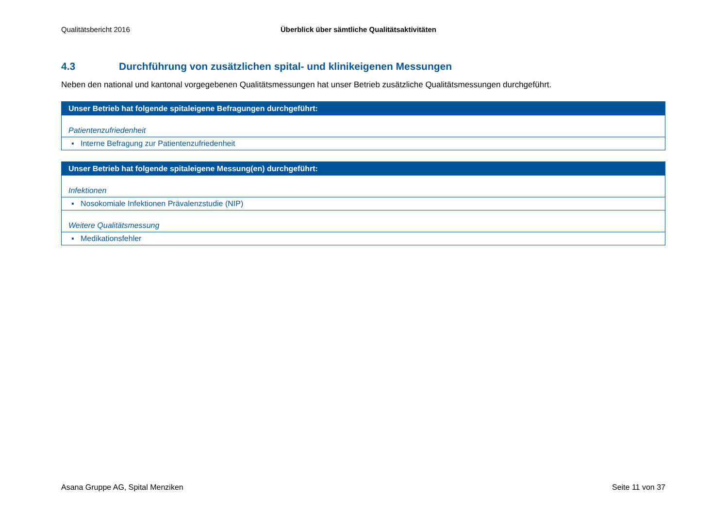Qualitätsbericht 2016 Überblick über sämtliche Qualitätsaktivitäten
4.3 Durchführung von zusätzlichen spital- und klinikeigenen Messungen
Neben den national und kantonal vorgegebenen Qualitätsmessungen hat unser Betrieb zusätzliche Qualitätsmessungen durchgeführt.
| Unser Betrieb hat folgende spitaleigene Befragungen durchgeführt: |
| --- |
| Patientenzufriedenheit |
| ▪ Interne Befragung zur Patientenzufriedenheit |
| Unser Betrieb hat folgende spitaleigene Messung(en) durchgeführt: |
| --- |
| Infektionen |
| ▪ Nosokomiale Infektionen Prävalenzstudie (NIP) |
| Weitere Qualitätsmessung |
| ▪ Medikationsfehler |
Asana Gruppe AG, Spital Menziken Seite 11 von 37